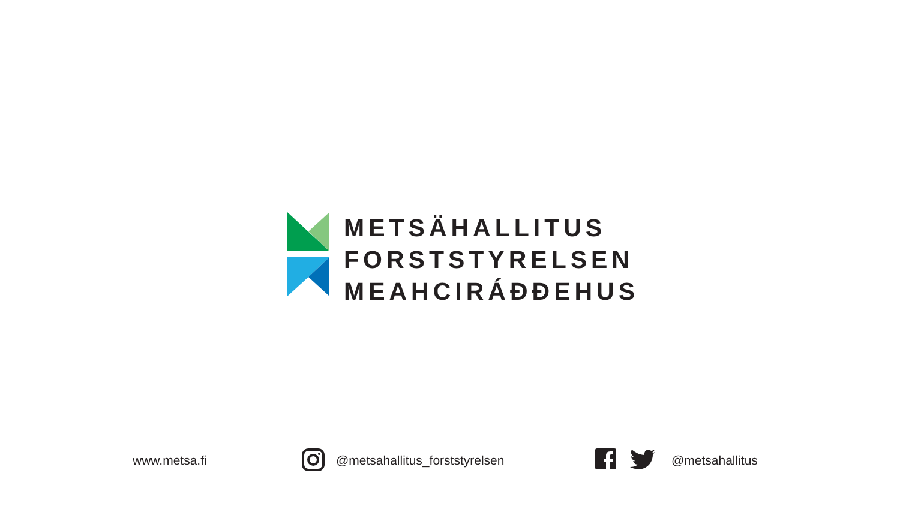METSÄHALLITUS
FORSTSTYRELSEN
MEAHCIRÁĐĐEHUS
www.metsa.fi @metsahallitus_forststyrelsen @metsahallitus